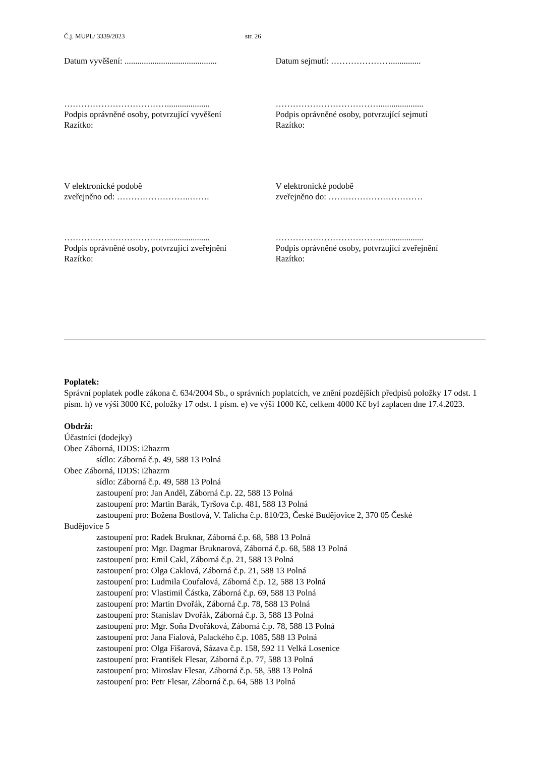Č.j. MUPL/ 3339/2023 str. 26
Datum vyvěšení: ...........................................
Datum sejmutí: …………………..............
………………………………....................
Podpis oprávněné osoby, potvrzující vyvěšení
Razítko:
……………………………….....................
Podpis oprávněné osoby, potvrzující sejmutí
Razítko:
V elektronické podobě
zveřejněno od: ……………………..…….
V elektronické podobě
zveřejněno do: ……………………………
………………………………....................
Podpis oprávněné osoby, potvrzující zveřejnění
Razítko:
……………………………….....................
Podpis oprávněné osoby, potvrzující zveřejnění
Razítko:
Poplatek:
Správní poplatek podle zákona č. 634/2004 Sb., o správních poplatcích, ve znění pozdějších předpisů položky 17 odst. 1 písm. h) ve výši 3000 Kč, položky 17 odst. 1 písm. e) ve výši 1000 Kč, celkem 4000 Kč byl zaplacen dne 17.4.2023.
Obdrží:
Účastníci (dodejky)
Obec Záborná, IDDS: i2hazrm
sídlo: Záborná č.p. 49, 588 13 Polná
Obec Záborná, IDDS: i2hazrm
sídlo: Záborná č.p. 49, 588 13 Polná
zastoupení pro: Jan Anděl, Záborná č.p. 22, 588 13 Polná
zastoupení pro: Martin Barák, Tyršova č.p. 481, 588 13 Polná
zastoupení pro: Božena Bostlová, V. Talicha č.p. 810/23, České Budějovice 2, 370 05 České
Budějovice 5
zastoupení pro: Radek Bruknar, Záborná č.p. 68, 588 13 Polná
zastoupení pro: Mgr. Dagmar Bruknarová, Záborná č.p. 68, 588 13 Polná
zastoupení pro: Emil Cakl, Záborná č.p. 21, 588 13 Polná
zastoupení pro: Olga Caklová, Záborná č.p. 21, 588 13 Polná
zastoupení pro: Ludmila Coufalová, Záborná č.p. 12, 588 13 Polná
zastoupení pro: Vlastimil Částka, Záborná č.p. 69, 588 13 Polná
zastoupení pro: Martin Dvořák, Záborná č.p. 78, 588 13 Polná
zastoupení pro: Stanislav Dvořák, Záborná č.p. 3, 588 13 Polná
zastoupení pro: Mgr. Soňa Dvořáková, Záborná č.p. 78, 588 13 Polná
zastoupení pro: Jana Fialová, Palackého č.p. 1085, 588 13 Polná
zastoupení pro: Olga Fišarová, Sázava č.p. 158, 592 11 Velká Losenice
zastoupení pro: František Flesar, Záborná č.p. 77, 588 13 Polná
zastoupení pro: Miroslav Flesar, Záborná č.p. 58, 588 13 Polná
zastoupení pro: Petr Flesar, Záborná č.p. 64, 588 13 Polná